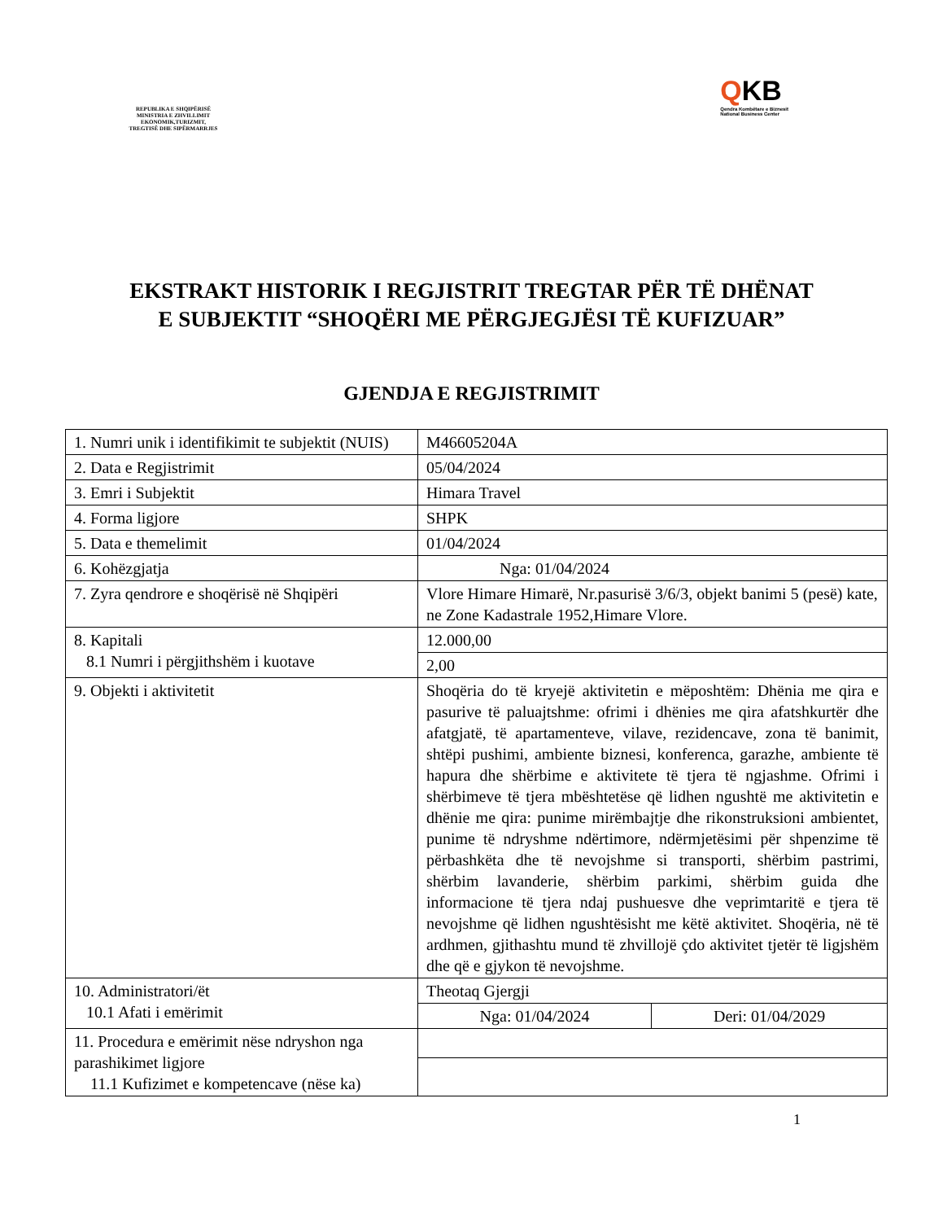REPUBLIKA E SHQIPËRISË
MINISTRIA E ZHVILLIMIT
EKONOMIK,TURIZMIT,
TREGTISË DHE SIPËRMARRJES
QKB
Qendra Kombëtare e Biznesit
National Business Center
EKSTRAKT HISTORIK I REGJISTRIT TREGTAR PËR TË DHËNAT E SUBJEKTIT “SHOQËRI ME PËRGJEGJËSI TË KUFIZUAR”
GJENDJA E REGJISTRIMIT
| 1. Numri unik i identifikimit te subjektit (NUIS) | M46605204A | |
| 2. Data e Regjistrimit | 05/04/2024 | |
| 3. Emri i Subjektit | Himara Travel | |
| 4. Forma ligjore | SHPK | |
| 5. Data e themelimit | 01/04/2024 | |
| 6. Kohëzgjatja | Nga: 01/04/2024 | |
| 7. Zyra qendrore e shoqërisë në Shqipëri | Vlore Himare Himarë, Nr.pasurisë 3/6/3, objekt banimi 5 (pesë) kate, ne Zone Kadastrale 1952,Himare Vlore. | |
| 8. Kapitali 8.1 Numri i përgjithshëm i kuotave | 12.000,00 | |
| | 2,00 | |
| 9. Objekti i aktivitetit | Shoqëria do të kryejë aktivitetin e mëposhtëm: Dhënia me qira e pasurive të paluajtshme: ofrimi i dhënies me qira afatshkurtër dhe afatgjatë, të apartamenteve, vilave, rezidencave, zona të banimit, shtëpi pushimi, ambiente biznesi, konferenca, garazhe, ambiente të hapura dhe shërbime e aktivitete të tjera të ngjashme. Ofrimi i shërbimeve të tjera mbështetëse që lidhen ngushtë me aktivitetin e dhënie me qira: punime mirëmbajtje dhe rikonstruksioni ambientet, punime të ndryshme ndërtimore, ndërmjetësimi për shpenzime të përbashkëta dhe të nevojshme si transporti, shërbim pastrimi, shërbim lavanderie, shërbim parkimi, shërbim guida dhe informacione të tjera ndaj pushuesve dhe veprimtaritë e tjera të nevojshme që lidhen ngushtësisht me këtë aktivitet. Shoqëria, në të ardhmen, gjithashtu mund të zhvillojë çdo aktivitet tjetër të ligjshëm dhe që e gjykon të nevojshme. | |
| 10. Administratori/ët 10.1 Afati i emërimit | Theotaq Gjergji | |
| | Nga: 01/04/2024 | Deri: 01/04/2029 |
| 11. Procedura e emërimit nëse ndryshon nga parashikimet ligjore 11.1 Kufizimet e kompetencave (nëse ka) | | |
1